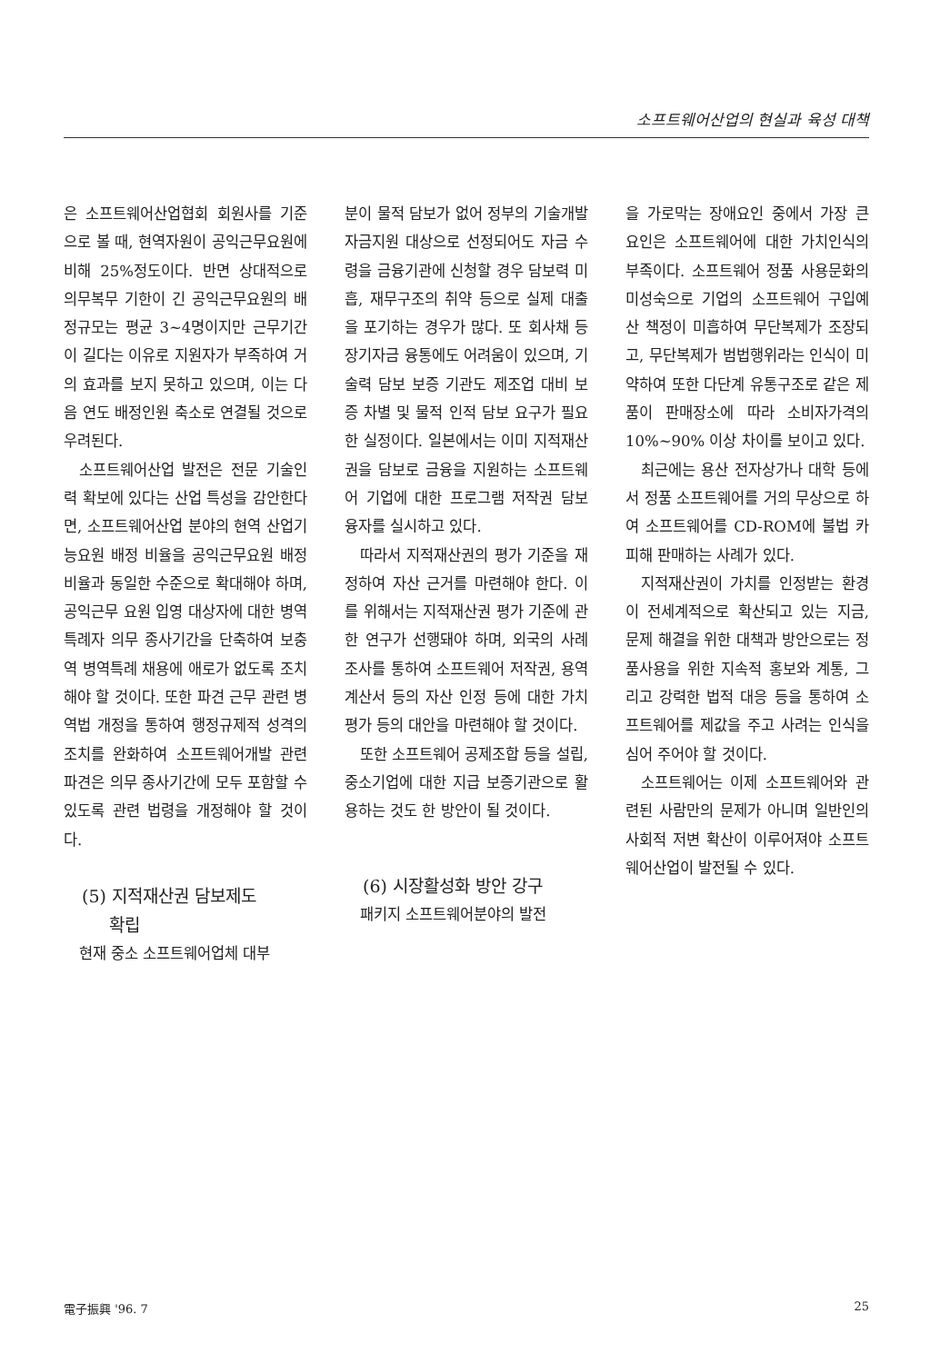소프트웨어산업의 현실과 육성 대책
은 소프트웨어산업협회 회원사를 기준으로 볼 때, 현역자원이 공익근무요원에 비해 25%정도이다. 반면 상대적으로 의무복무 기한이 긴 공익근무요원의 배정규모는 평균 3~4명이지만 근무기간이 길다는 이유로 지원자가 부족하여 거의 효과를 보지 못하고 있으며, 이는 다음 연도 배정인원 축소로 연결될 것으로 우려된다.
소프트웨어산업 발전은 전문 기술인력 확보에 있다는 산업 특성을 감안한다면, 소프트웨어산업 분야의 현역 산업기능요원 배정 비율을 공익근무요원 배정 비율과 동일한 수준으로 확대해야 하며, 공익근무 요원 입영 대상자에 대한 병역특례자 의무 종사기간을 단축하여 보충역 병역특례 채용에 애로가 없도록 조치해야 할 것이다. 또한 파견 근무 관련 병역법 개정을 통하여 행정규제적 성격의 조치를 완화하여 소프트웨어개발 관련 파견은 의무 종사기간에 모두 포함할 수 있도록 관련 법령을 개정해야 할 것이다.
(5) 지적재산권 담보제도
확립
현재 중소 소프트웨어업체 대부
분이 물적 담보가 없어 정부의 기술개발 자금지원 대상으로 선정되어도 자금 수령을 금융기관에 신청할 경우 담보력 미흡, 재무구조의 취약 등으로 실제 대출을 포기하는 경우가 많다. 또 회사채 등 장기자금 융통에도 어려움이 있으며, 기술력 담보 보증 기관도 제조업 대비 보증 차별 및 물적 인적 담보 요구가 필요한 실정이다. 일본에서는 이미 지적재산권을 담보로 금융을 지원하는 소프트웨어 기업에 대한 프로그램 저작권 담보 융자를 실시하고 있다.
따라서 지적재산권의 평가 기준을 재정하여 자산 근거를 마련해야 한다. 이를 위해서는 지적재산권 평가 기준에 관한 연구가 선행돼야 하며, 외국의 사례 조사를 통하여 소프트웨어 저작권, 용역 계산서 등의 자산 인정 등에 대한 가치 평가 등의 대안을 마련해야 할 것이다.
또한 소프트웨어 공제조합 등을 설립, 중소기업에 대한 지급 보증기관으로 활용하는 것도 한 방안이 될 것이다.
(6) 시장활성화 방안 강구
패키지 소프트웨어분야의 발전
을 가로막는 장애요인 중에서 가장 큰 요인은 소프트웨어에 대한 가치인식의 부족이다. 소프트웨어 정품 사용문화의 미성숙으로 기업의 소프트웨어 구입예산 책정이 미흡하여 무단복제가 조장되고, 무단복제가 범법행위라는 인식이 미약하여 또한 다단계 유통구조로 같은 제품이 판매장소에 따라 소비자가격의 10%~90% 이상 차이를 보이고 있다.
최근에는 용산 전자상가나 대학 등에서 정품 소프트웨어를 거의 무상으로 하여 소프트웨어를 CD-ROM에 불법 카피해 판매하는 사례가 있다.
지적재산권이 가치를 인정받는 환경이 전세계적으로 확산되고 있는 지금, 문제 해결을 위한 대책과 방안으로는 정품사용을 위한 지속적 홍보와 계통, 그리고 강력한 법적 대응 등을 통하여 소프트웨어를 제값을 주고 사려는 인식을 심어 주어야 할 것이다.
소프트웨어는 이제 소프트웨어와 관련된 사람만의 문제가 아니며 일반인의 사회적 저변 확산이 이루어져야 소프트웨어산업이 발전될 수 있다.
電子振興 '96. 7 25